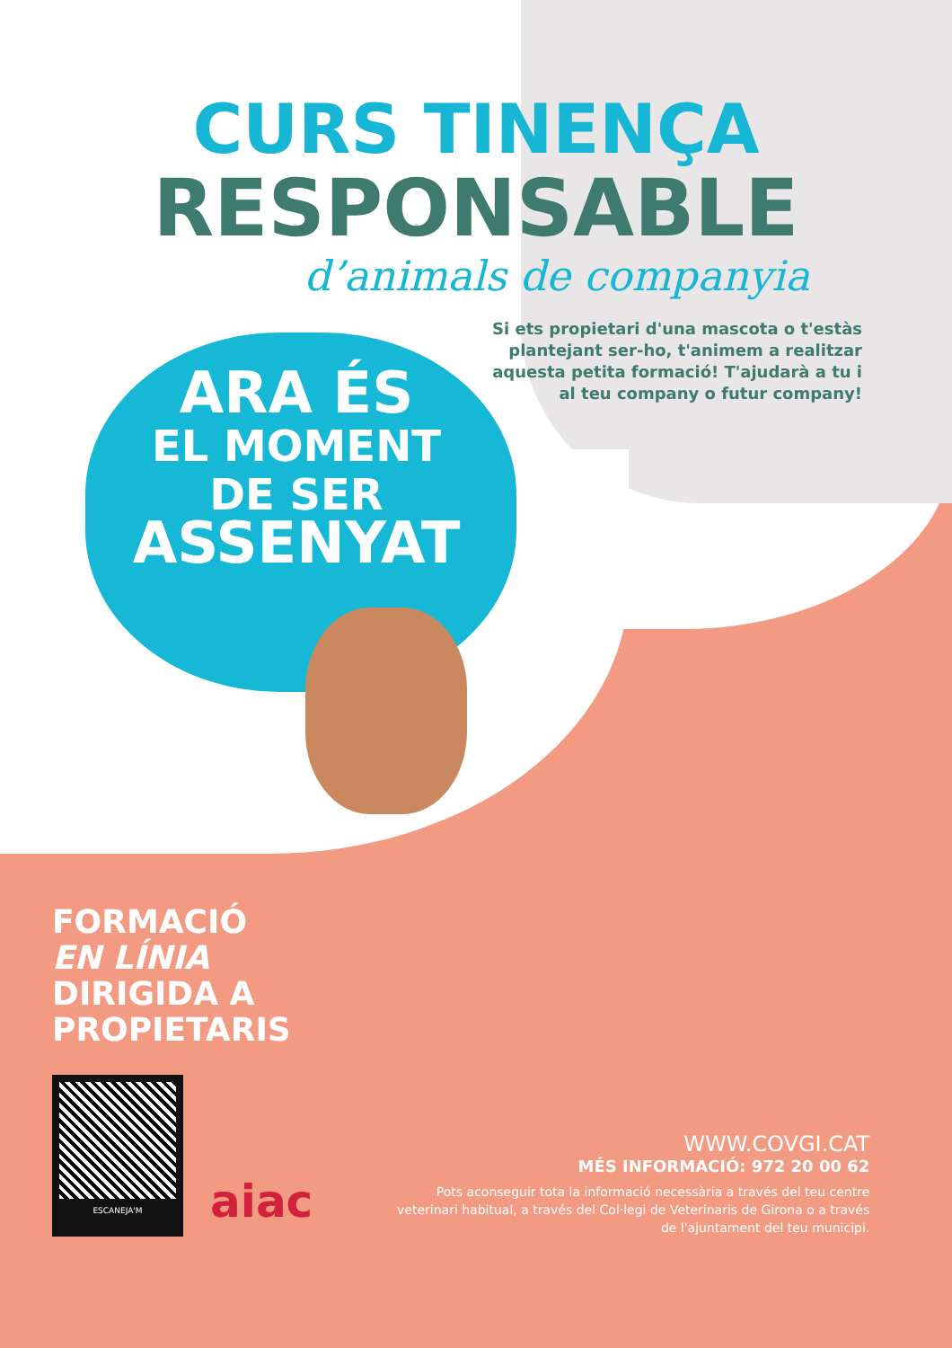CURS TINENÇA
RESPONSABLE
d’animals de companyia
Si ets propietari d'una mascota o t'estàs plantejant ser-ho, t'animem a realitzar aquesta petita formació! T'ajudarà a tu i al teu company o futur company!
ARA ÉS
EL MOMENT
DE SER
ASSENYAT
FORMACIÓ
EN LÍNIA
DIRIGIDA A
PROPIETARIS
ESCANEJA'M
aiac
WWW.COVGI.CAT
MÉS INFORMACIÓ: 972 20 00 62
Pots aconseguir tota la informació necessària a través del teu centre veterinari habitual, a través del Col·legi de Veterinaris de Girona o a través de l'ajuntament del teu municipi.